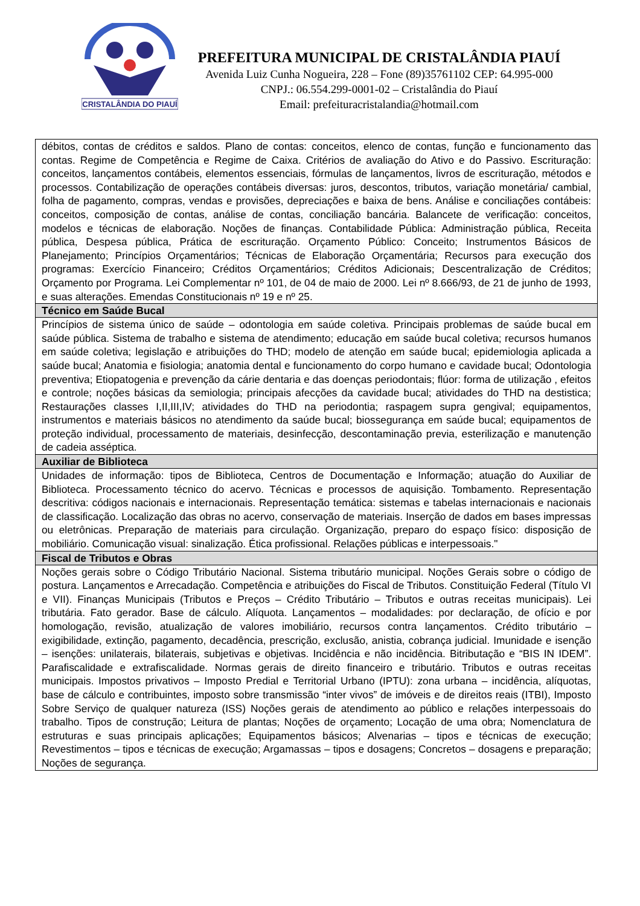CRISTALÂNDIA DO PIAUÍ
PREFEITURA MUNICIPAL DE CRISTALÂNDIA PIAUÍ
Avenida Luiz Cunha Nogueira, 228 – Fone (89)35761102 CEP: 64.995-000
CNPJ.: 06.554.299-0001-02 – Cristalândia do Piauí
Email: prefeituracristalandia@hotmail.com
| débitos, contas de créditos e saldos. Plano de contas: conceitos, elenco de contas, função e funcionamento das contas. Regime de Competência e Regime de Caixa. Critérios de avaliação do Ativo e do Passivo. Escrituração: conceitos, lançamentos contábeis, elementos essenciais, fórmulas de lançamentos, livros de escrituração, métodos e processos. Contabilização de operações contábeis diversas: juros, descontos, tributos, variação monetária/ cambial, folha de pagamento, compras, vendas e provisões, depreciações e baixa de bens. Análise e conciliações contábeis: conceitos, composição de contas, análise de contas, conciliação bancária. Balancete de verificação: conceitos, modelos e técnicas de elaboração. Noções de finanças. Contabilidade Pública: Administração pública, Receita pública, Despesa pública, Prática de escrituração. Orçamento Público: Conceito; Instrumentos Básicos de Planejamento; Princípios Orçamentários; Técnicas de Elaboração Orçamentária; Recursos para execução dos programas: Exercício Financeiro; Créditos Orçamentários; Créditos Adicionais; Descentralização de Créditos; Orçamento por Programa. Lei Complementar nº 101, de 04 de maio de 2000. Lei nº 8.666/93, de 21 de junho de 1993, e suas alterações. Emendas Constitucionais nº 19 e nº 25. |
| Técnico em Saúde Bucal |
| Princípios de sistema único de saúde – odontologia em saúde coletiva. Principais problemas de saúde bucal em saúde pública. Sistema de trabalho e sistema de atendimento; educação em saúde bucal coletiva; recursos humanos em saúde coletiva; legislação e atribuições do THD; modelo de atenção em saúde bucal; epidemiologia aplicada a saúde bucal; Anatomia e fisiologia; anatomia dental e funcionamento do corpo humano e cavidade bucal; Odontologia preventiva; Etiopatogenia e prevenção da cárie dentaria e das doenças periodontais; flúor: forma de utilização , efeitos e controle; noções básicas da semiologia; principais afecções da cavidade bucal; atividades do THD na destistica; Restaurações classes I,II,III,IV; atividades do THD na periodontia; raspagem supra gengival; equipamentos, instrumentos e materiais básicos no atendimento da saúde bucal; biossegurança em saúde bucal; equipamentos de proteção individual, processamento de materiais, desinfecção, descontaminação previa, esterilização e manutenção de cadeia asséptica. |
| Auxiliar de Biblioteca |
| Unidades de informação: tipos de Biblioteca, Centros de Documentação e Informação; atuação do Auxiliar de Biblioteca. Processamento técnico do acervo. Técnicas e processos de aquisição. Tombamento. Representação descritiva: códigos nacionais e internacionais. Representação temática: sistemas e tabelas internacionais e nacionais de classificação. Localização das obras no acervo, conservação de materiais. Inserção de dados em bases impressas ou eletrônicas. Preparação de materiais para circulação. Organização, preparo do espaço físico: disposição de mobiliário. Comunicação visual: sinalização. Ética profissional. Relações públicas e interpessoais." |
| Fiscal de Tributos e Obras |
| Noções gerais sobre o Código Tributário Nacional. Sistema tributário municipal. Noções Gerais sobre o código de postura. Lançamentos e Arrecadação. Competência e atribuições do Fiscal de Tributos. Constituição Federal (Título VI e VII). Finanças Municipais (Tributos e Preços – Crédito Tributário – Tributos e outras receitas municipais). Lei tributária. Fato gerador. Base de cálculo. Alíquota. Lançamentos – modalidades: por declaração, de ofício e por homologação, revisão, atualização de valores imobiliário, recursos contra lançamentos. Crédito tributário – exigibilidade, extinção, pagamento, decadência, prescrição, exclusão, anistia, cobrança judicial. Imunidade e isenção – isenções: unilaterais, bilaterais, subjetivas e objetivas. Incidência e não incidência. Bitributação e “BIS IN IDEM”. Parafiscalidade e extrafiscalidade. Normas gerais de direito financeiro e tributário. Tributos e outras receitas municipais. Impostos privativos – Imposto Predial e Territorial Urbano (IPTU): zona urbana – incidência, alíquotas, base de cálculo e contribuintes, imposto sobre transmissão “inter vivos” de imóveis e de direitos reais (ITBI), Imposto Sobre Serviço de qualquer natureza (ISS) Noções gerais de atendimento ao público e relações interpessoais do trabalho. Tipos de construção; Leitura de plantas; Noções de orçamento; Locação de uma obra; Nomenclatura de estruturas e suas principais aplicações; Equipamentos básicos; Alvenarias – tipos e técnicas de execução; Revestimentos – tipos e técnicas de execução; Argamassas – tipos e dosagens; Concretos – dosagens e preparação; Noções de segurança. |